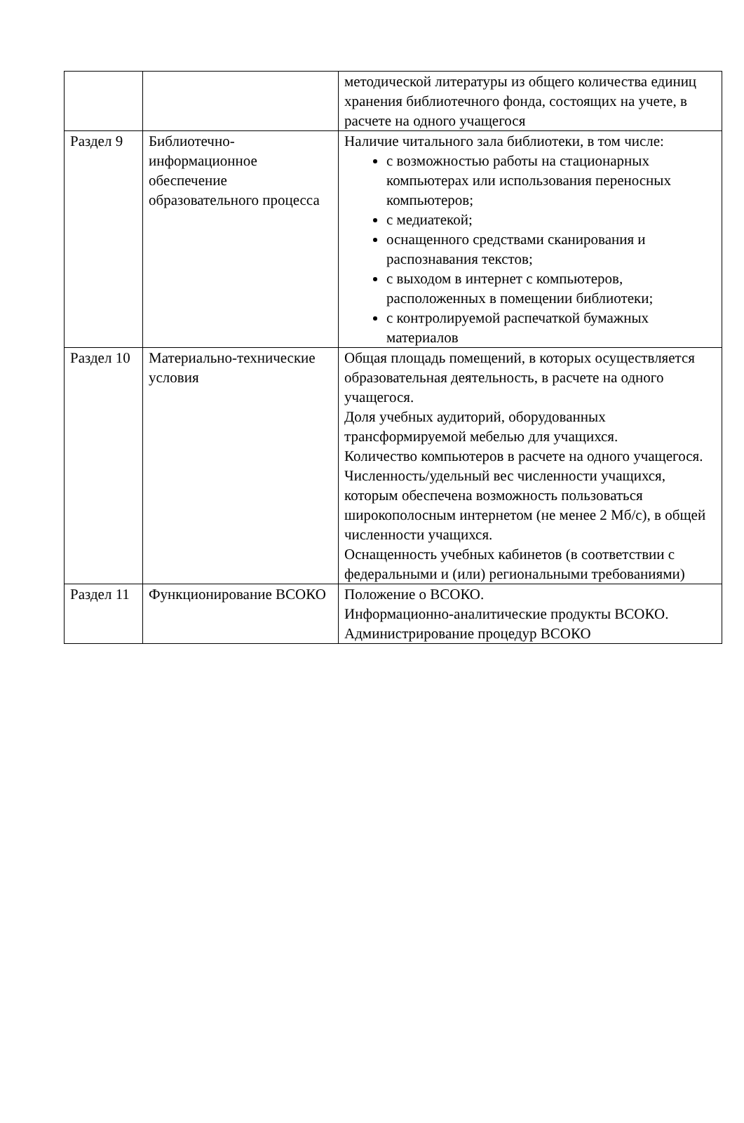| | | методической литературы из общего количества единиц хранения библиотечного фонда, состоящих на учете, в расчете на одного учащегося |
| Раздел 9 | Библиотечно-информационное обеспечение образовательного процесса | Наличие читального зала библиотеки, в том числе: с возможностью работы на стационарных компьютерах или использования переносных компьютеров; с медиатекой; оснащенного средствами сканирования и распознавания текстов; с выходом в интернет с компьютеров, расположенных в помещении библиотеки; с контролируемой распечаткой бумажных материалов |
| Раздел 10 | Материально-технические условия | Общая площадь помещений, в которых осуществляется образовательная деятельность, в расчете на одного учащегося. Доля учебных аудиторий, оборудованных трансформируемой мебелью для учащихся. Количество компьютеров в расчете на одного учащегося. Численность/удельный вес численности учащихся, которым обеспечена возможность пользоваться широкополосным интернетом (не менее 2 Мб/с), в общей численности учащихся. Оснащенность учебных кабинетов (в соответствии с федеральными и (или) региональными требованиями) |
| Раздел 11 | Функционирование ВСОКО | Положение о ВСОКО. Информационно-аналитические продукты ВСОКО. Администрирование процедур ВСОКО |